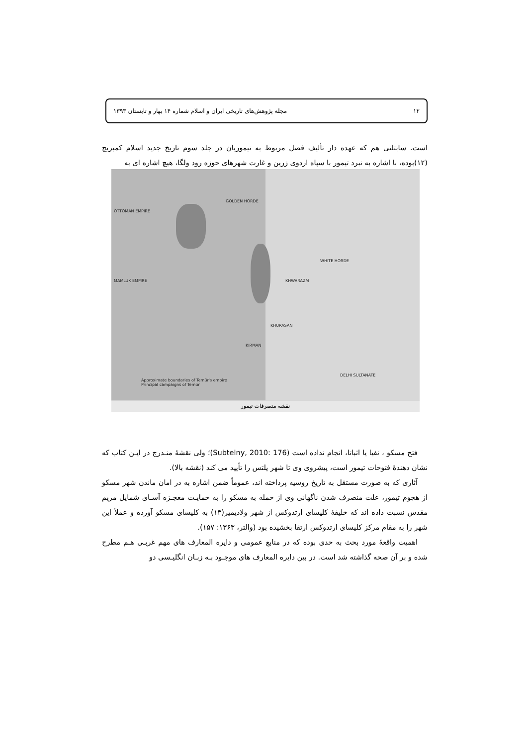۱۲ مجله پژوهش‌های تاریخی ایران و اسلام شماره ۱۴ بهار و تابستان ۱۳۹۳
است. سابتلنی هم که عهده دار تألیف فصل مربوط به تیموریان در جلد سوم تاریخ جدید اسلام کمبریج (۱۲)بوده، با اشاره به نبرد تیمور با سپاه اردوی زرین و غارت شهرهای حوزه رود ولگا، هیچ اشاره ای به
OTTOMAN EMPIRE
MAMLUK EMPIRE
GOLDEN HORDE
WHITE HORDE
KHWARAZM
KHURASAN
KIRMAN
DELHI SULTANATE
Approximate boundaries of Temür's empire
Principal campaigns of Temür
نقشه متصرفات تیمور
فتح مسکو ، نفیا یا اثباتا، انجام نداده است (Subtelny, 2010: 176)؛ ولی نقشهٔ منـدرج در ایـن کتاب که نشان دهندهٔ فتوحات تیمور است، پیشروی وی تا شهر یلتس را تأیید می کند (نقشه بالا).
آثاری که به صورت مستقل به تاریخ روسیه پرداخته اند، عموماً ضمن اشاره به در امان ماندن شهر مسکو از هجوم تیمور، علت منصرف شدن ناگهانی وی از حمله به مسکو را به حمایـت معجـزه آسـای شمایل مریم مقدس نسبت داده اند که خلیفهٔ کلیسای ارتدوکس از شهر ولادیمیر(۱۳) به کلیسای مسکو آورده و عملاً این شهر را به مقام مرکز کلیسای ارتدوکس ارتقا بخشیده بود (والتر، ۱۳۶۳: ۱۵۷).
اهمیت واقعهٔ مورد بحث به حدی بوده که در منابع عمومی و دایره المعارف های مهم غربـی هـم مطرح شده و بر آن صحه گذاشته شد است. در بین دایره المعارف های موجـود بـه زبـان انگلیـسی دو